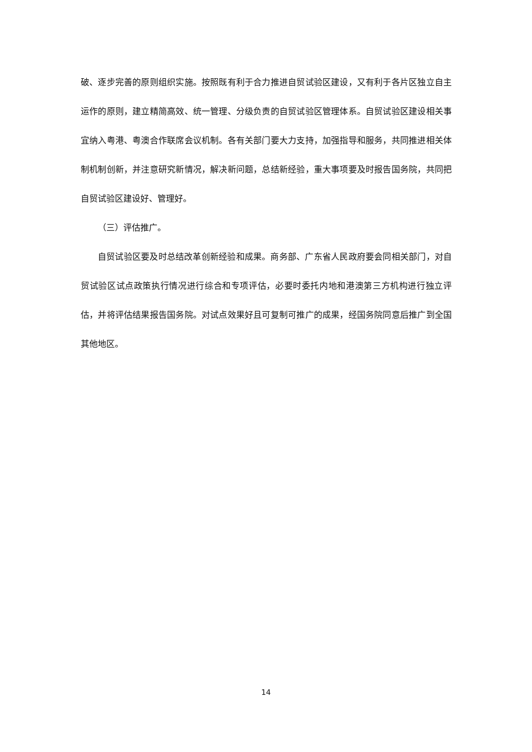破、逐步完善的原则组织实施。按照既有利于合力推进自贸试验区建设，又有利于各片区独立自主运作的原则，建立精简高效、统一管理、分级负责的自贸试验区管理体系。自贸试验区建设相关事宜纳入粤港、粤澳合作联席会议机制。各有关部门要大力支持，加强指导和服务，共同推进相关体制机制创新，并注意研究新情况，解决新问题，总结新经验，重大事项要及时报告国务院，共同把自贸试验区建设好、管理好。
（三）评估推广。
自贸试验区要及时总结改革创新经验和成果。商务部、广东省人民政府要会同相关部门，对自贸试验区试点政策执行情况进行综合和专项评估，必要时委托内地和港澳第三方机构进行独立评估，并将评估结果报告国务院。对试点效果好且可复制可推广的成果，经国务院同意后推广到全国其他地区。
14